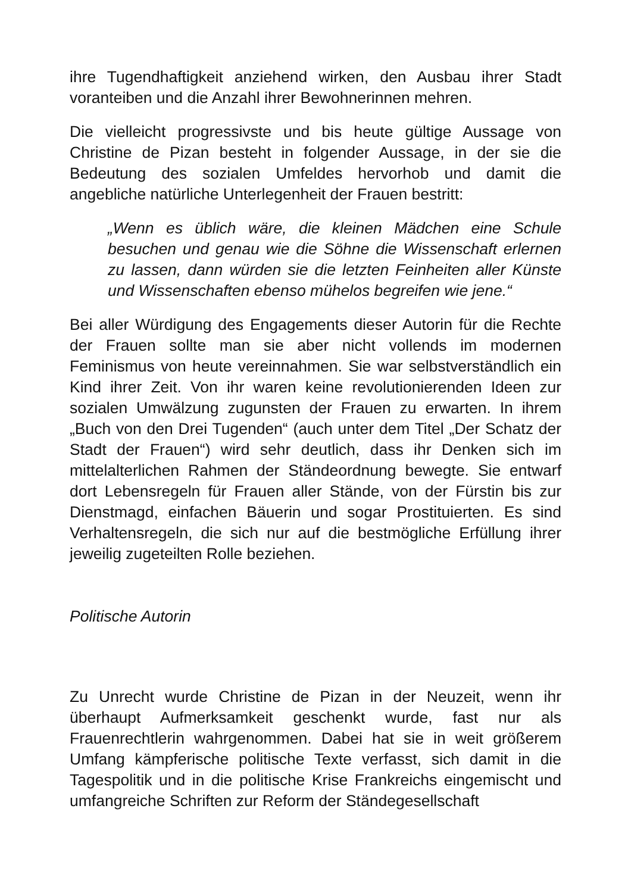ihre Tugendhaftigkeit anziehend wirken, den Ausbau ihrer Stadt voranteiben und die Anzahl ihrer Bewohnerinnen mehren.
Die vielleicht progressivste und bis heute gültige Aussage von Christine de Pizan besteht in folgender Aussage, in der sie die Bedeutung des sozialen Umfeldes hervorhob und damit die angebliche natürliche Unterlegenheit der Frauen bestritt:
„Wenn es üblich wäre, die kleinen Mädchen eine Schule besuchen und genau wie die Söhne die Wissenschaft erlernen zu lassen, dann würden sie die letzten Feinheiten aller Künste und Wissenschaften ebenso mühelos begreifen wie jene.“
Bei aller Würdigung des Engagements dieser Autorin für die Rechte der Frauen sollte man sie aber nicht vollends im modernen Feminismus von heute vereinnahmen. Sie war selbstverständlich ein Kind ihrer Zeit. Von ihr waren keine revolutionierenden Ideen zur sozialen Umwälzung zugunsten der Frauen zu erwarten. In ihrem „Buch von den Drei Tugenden“ (auch unter dem Titel „Der Schatz der Stadt der Frauen“) wird sehr deutlich, dass ihr Denken sich im mittelalterlichen Rahmen der Ständeordnung bewegte. Sie entwarf dort Lebensregeln für Frauen aller Stände, von der Fürstin bis zur Dienstmagd, einfachen Bäuerin und sogar Prostituierten. Es sind Verhaltensregeln, die sich nur auf die bestmögliche Erfüllung ihrer jeweilig zugeteilten Rolle beziehen.
Politische Autorin
Zu Unrecht wurde Christine de Pizan in der Neuzeit, wenn ihr überhaupt Aufmerksamkeit geschenkt wurde, fast nur als Frauenrechtlerin wahrgenommen. Dabei hat sie in weit größerem Umfang kämpferische politische Texte verfasst, sich damit in die Tagespolitik und in die politische Krise Frankreichs eingemischt und umfangreiche Schriften zur Reform der Ständegesellschaft